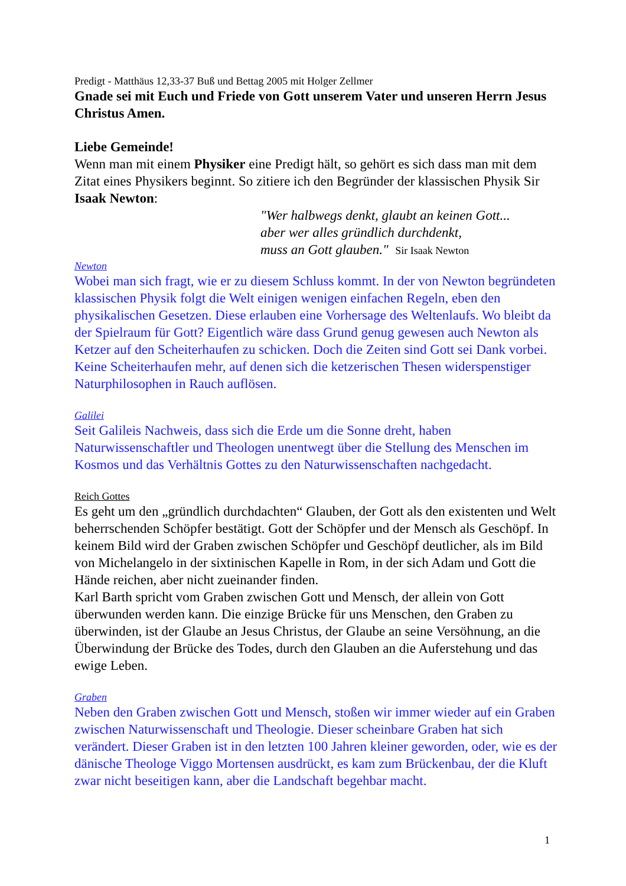Predigt - Matthäus 12,33-37 Buß und Bettag 2005 mit Holger Zellmer
Gnade sei mit Euch und Friede von Gott unserem Vater und unseren Herrn Jesus Christus Amen.
Liebe Gemeinde!
Wenn man mit einem Physiker eine Predigt hält, so gehört es sich dass man mit dem Zitat eines Physikers beginnt. So zitiere ich den Begründer der klassischen Physik Sir Isaak Newton:
"Wer halbwegs denkt, glaubt an keinen Gott...
aber wer alles gründlich durchdenkt,
muss an Gott glauben." Sir Isaak Newton
Newton
Wobei man sich fragt, wie er zu diesem Schluss kommt. In der von Newton begründeten klassischen Physik folgt die Welt einigen wenigen einfachen Regeln, eben den physikalischen Gesetzen. Diese erlauben eine Vorhersage des Weltenlaufs. Wo bleibt da der Spielraum für Gott? Eigentlich wäre dass Grund genug gewesen auch Newton als Ketzer auf den Scheiterhaufen zu schicken. Doch die Zeiten sind Gott sei Dank vorbei. Keine Scheiterhaufen mehr, auf denen sich die ketzerischen Thesen widerspenstiger Naturphilosophen in Rauch auflösen.
Galilei
Seit Galileis Nachweis, dass sich die Erde um die Sonne dreht, haben Naturwissenschaftler und Theologen unentwegt über die Stellung des Menschen im Kosmos und das Verhältnis Gottes zu den Naturwissenschaften nachgedacht.
Reich Gottes
Es geht um den „gründlich durchdachten“ Glauben, der Gott als den existenten und Welt beherrschenden Schöpfer bestätigt. Gott der Schöpfer und der Mensch als Geschöpf. In keinem Bild wird der Graben zwischen Schöpfer und Geschöpf deutlicher, als im Bild von Michelangelo in der sixtinischen Kapelle in Rom, in der sich Adam und Gott die Hände reichen, aber nicht zueinander finden.
Karl Barth spricht vom Graben zwischen Gott und Mensch, der allein von Gott überwunden werden kann. Die einzige Brücke für uns Menschen, den Graben zu überwinden, ist der Glaube an Jesus Christus, der Glaube an seine Versöhnung, an die Überwindung der Brücke des Todes, durch den Glauben an die Auferstehung und das ewige Leben.
Graben
Neben den Graben zwischen Gott und Mensch, stoßen wir immer wieder auf ein Graben zwischen Naturwissenschaft und Theologie. Dieser scheinbare Graben hat sich verändert. Dieser Graben ist in den letzten 100 Jahren kleiner geworden, oder, wie es der dänische Theologe Viggo Mortensen ausdrückt, es kam zum Brückenbau, der die Kluft zwar nicht beseitigen kann, aber die Landschaft begehbar macht.
1